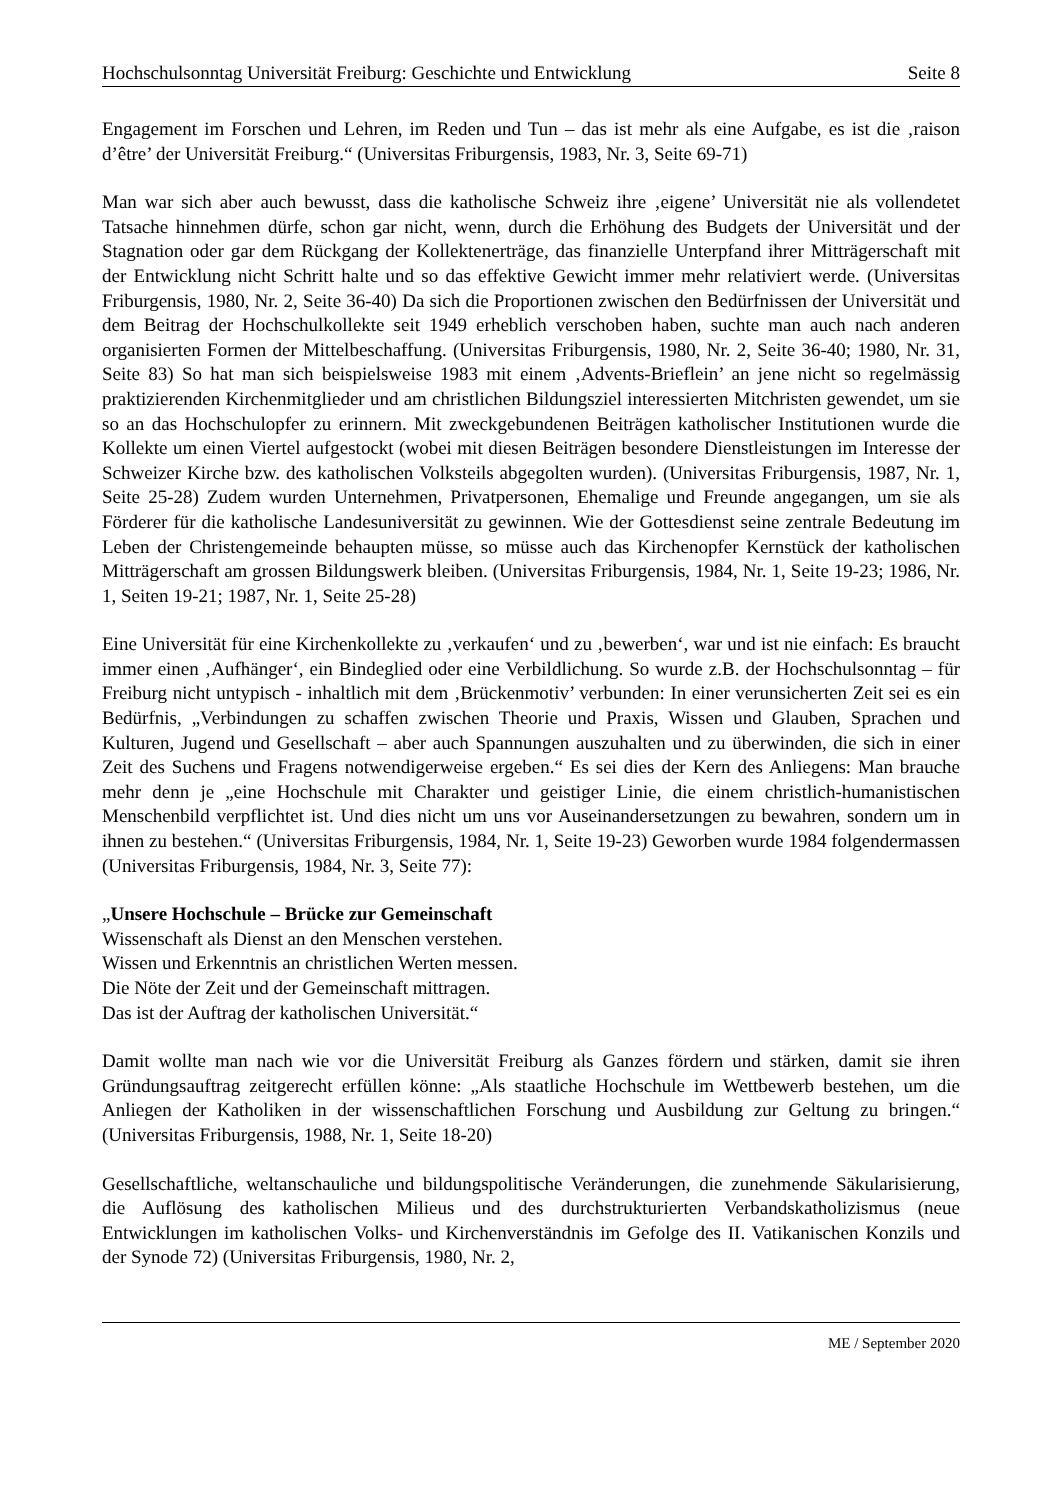Hochschulsonntag Universität Freiburg: Geschichte und Entwicklung Seite 8
Engagement im Forschen und Lehren, im Reden und Tun – das ist mehr als eine Aufgabe, es ist die ‚raison d’être’ der Universität Freiburg.“ (Universitas Friburgensis, 1983, Nr. 3, Seite 69-71)
Man war sich aber auch bewusst, dass die katholische Schweiz ihre ‚eigene’ Universität nie als vollendetet Tatsache hinnehmen dürfe, schon gar nicht, wenn, durch die Erhöhung des Budgets der Universität und der Stagnation oder gar dem Rückgang der Kollektenerträge, das finanzielle Unterpfand ihrer Mitträgerschaft mit der Entwicklung nicht Schritt halte und so das effektive Gewicht immer mehr relativiert werde. (Universitas Friburgensis, 1980, Nr. 2, Seite 36-40) Da sich die Proportionen zwischen den Bedürfnissen der Universität und dem Beitrag der Hochschulkollekte seit 1949 erheblich verschoben haben, suchte man auch nach anderen organisierten Formen der Mittelbeschaffung. (Universitas Friburgensis, 1980, Nr. 2, Seite 36-40; 1980, Nr. 31, Seite 83) So hat man sich beispielsweise 1983 mit einem ‚Advents-Brieflein’ an jene nicht so regelmässig praktizierenden Kirchenmitglieder und am christlichen Bildungsziel interessierten Mitchristen gewendet, um sie so an das Hochschulopfer zu erinnern. Mit zweckgebundenen Beiträgen katholischer Institutionen wurde die Kollekte um einen Viertel aufgestockt (wobei mit diesen Beiträgen besondere Dienstleistungen im Interesse der Schweizer Kirche bzw. des katholischen Volksteils abgegolten wurden). (Universitas Friburgensis, 1987, Nr. 1, Seite 25-28) Zudem wurden Unternehmen, Privatpersonen, Ehemalige und Freunde angegangen, um sie als Förderer für die katholische Landesuniversität zu gewinnen. Wie der Gottesdienst seine zentrale Bedeutung im Leben der Christengemeinde behaupten müsse, so müsse auch das Kirchenopfer Kernstück der katholischen Mitträgerschaft am grossen Bildungswerk bleiben. (Universitas Friburgensis, 1984, Nr. 1, Seite 19-23; 1986, Nr. 1, Seiten 19-21; 1987, Nr. 1, Seite 25-28)
Eine Universität für eine Kirchenkollekte zu ‚verkaufen‘ und zu ‚bewerben‘, war und ist nie einfach: Es braucht immer einen ‚Aufhänger‘, ein Bindeglied oder eine Verbildlichung. So wurde z.B. der Hochschulsonntag – für Freiburg nicht untypisch - inhaltlich mit dem ‚Brückenmotiv’ verbunden: In einer verunsicherten Zeit sei es ein Bedürfnis, „Verbindungen zu schaffen zwischen Theorie und Praxis, Wissen und Glauben, Sprachen und Kulturen, Jugend und Gesellschaft – aber auch Spannungen auszuhalten und zu überwinden, die sich in einer Zeit des Suchens und Fragens notwendigerweise ergeben.“ Es sei dies der Kern des Anliegens: Man brauche mehr denn je „eine Hochschule mit Charakter und geistiger Linie, die einem christlich-humanistischen Menschenbild verpflichtet ist. Und dies nicht um uns vor Auseinandersetzungen zu bewahren, sondern um in ihnen zu bestehen.“ (Universitas Friburgensis, 1984, Nr. 1, Seite 19-23) Geworben wurde 1984 folgendermassen (Universitas Friburgensis, 1984, Nr. 3, Seite 77):
„Unsere Hochschule – Brücke zur Gemeinschaft
Wissenschaft als Dienst an den Menschen verstehen.
Wissen und Erkenntnis an christlichen Werten messen.
Die Nöte der Zeit und der Gemeinschaft mittragen.
Das ist der Auftrag der katholischen Universität.“
Damit wollte man nach wie vor die Universität Freiburg als Ganzes fördern und stärken, damit sie ihren Gründungsauftrag zeitgerecht erfüllen könne: „Als staatliche Hochschule im Wettbewerb bestehen, um die Anliegen der Katholiken in der wissenschaftlichen Forschung und Ausbildung zur Geltung zu bringen.“ (Universitas Friburgensis, 1988, Nr. 1, Seite 18-20)
Gesellschaftliche, weltanschauliche und bildungspolitische Veränderungen, die zunehmende Säkularisierung, die Auflösung des katholischen Milieus und des durchstrukturierten Verbandskatholizismus (neue Entwicklungen im katholischen Volks- und Kirchenverständnis im Gefolge des II. Vatikanischen Konzils und der Synode 72) (Universitas Friburgensis, 1980, Nr. 2,
ME / September 2020